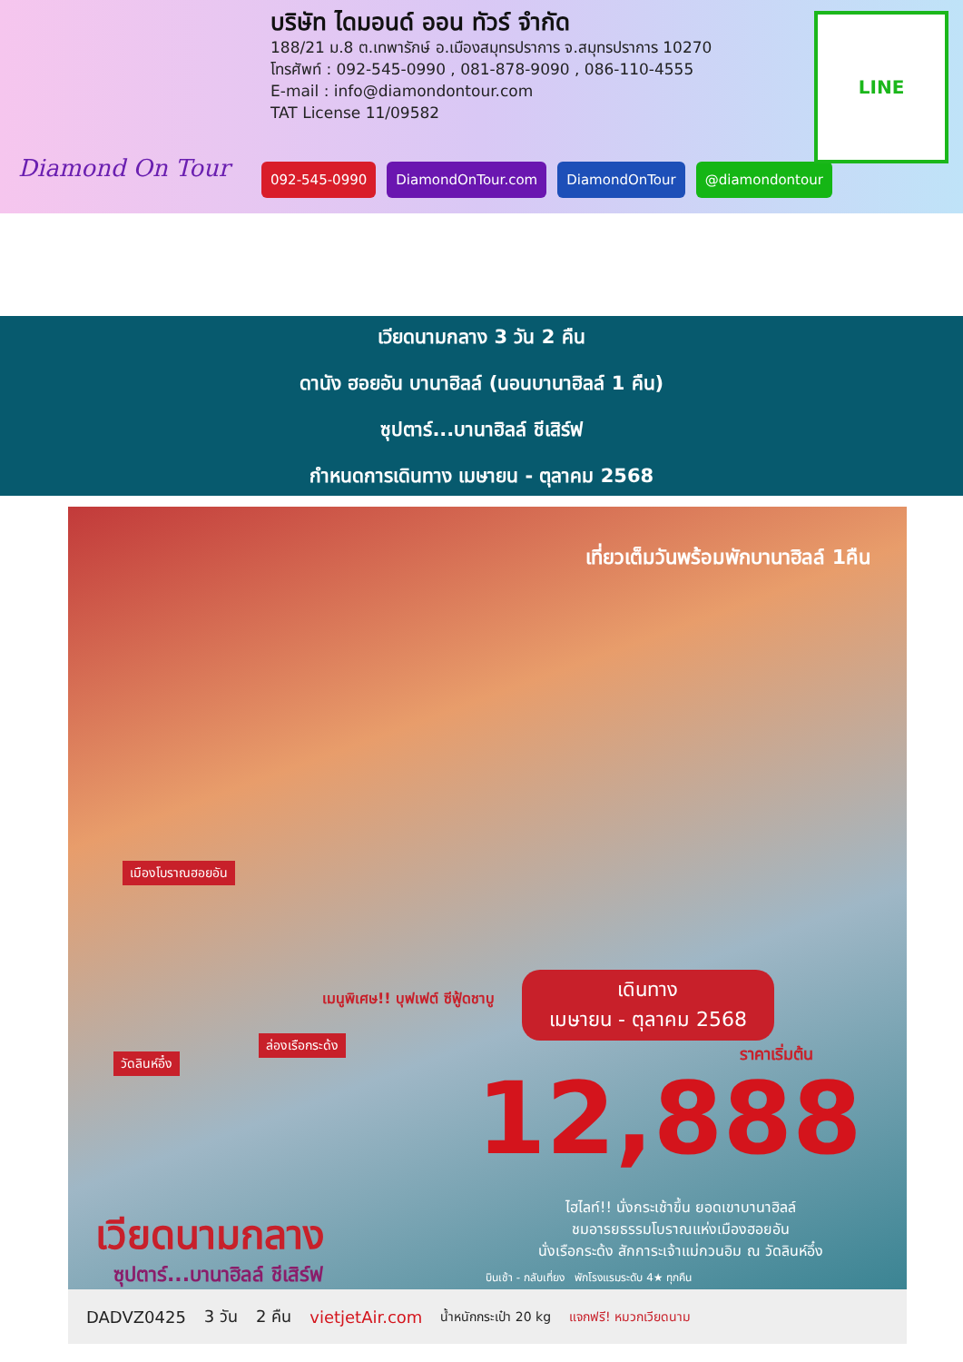Diamond On Tour
บริษัท ไดมอนด์ ออน ทัวร์ จำกัด
188/21 ม.8 ต.เทพารักษ์ อ.เมืองสมุทรปราการ จ.สมุทรปราการ 10270
โทรศัพท์ : 092-545-0990 , 081-878-9090 , 086-110-4555
E-mail : info@diamondontour.com
TAT License 11/09582
092-545-0990 DiamondOnTour.com DiamondOnTour @diamondontour
LINE
เวียดนามกลาง 3 วัน 2 คืน
ดานัง ฮอยอัน บานาฮิลล์ (นอนบานาฮิลล์ 1 คืน)
ซุปตาร์...บานาฮิลล์ ชีเสิร์ฟ
กำหนดการเดินทาง เมษายน - ตุลาคม 2568
เที่ยวเต็มวันพร้อมพักบานาฮิลล์ 1คืน
เมืองโบราณฮอยอัน
เมนูพิเศษ!! บุฟเฟต์ ซีฟู้ดชาบู
เดินทาง
เมษายน - ตุลาคม 2568
ราคาเริ่มต้น
12,888
วัดลินห์อึ๋ง
ล่องเรือกระด้ง
เวียดนามกลาง
ซุปตาร์...บานาฮิลล์ ชีเสิร์ฟ
ไฮไลท์!! นั่งกระเช้าขึ้น ยอดเขาบานาฮิลล์
ชมอารยธรรมโบราณแห่งเมืองฮอยอัน
นั่งเรือกระด้ง สักการะเจ้าแม่กวนอิม ณ วัดลินห์อึ๋ง
บินเช้า - กลับเที่ยง พักโรงแรมระดับ 4★ ทุกคืน
DADVZ0425 3 วัน 2 คืน vietjetAir.com น้ำหนักกระเป๋า 20 kg แจกฟรี! หมวกเวียดนาม